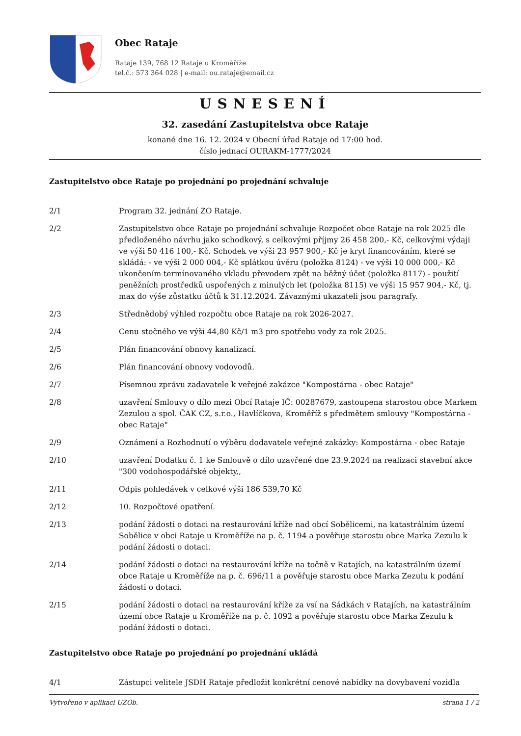Obec Rataje
Rataje 139, 768 12 Rataje u Kroměříže
tel.č.: 573 364 028 | e-mail: ou.rataje@email.cz
USNESENÍ
32. zasedání Zastupitelstva obce Rataje
konané dne 16. 12. 2024 v Obecní úřad Rataje od 17:00 hod.
číslo jednací OURAKM-1777/2024
Zastupitelstvo obce Rataje po projednání po projednání schvaluje
2/1 Program 32. jednání ZO Rataje.
2/2 Zastupitelstvo obce Rataje po projednání schvaluje Rozpočet obce Rataje na rok 2025 dle předloženého návrhu jako schodkový, s celkovými příjmy 26 458 200,- Kč, celkovými výdaji ve výši 50 416 100,- Kč. Schodek ve výši 23 957 900,- Kč je kryt financováním, které se skládá: - ve výši 2 000 004,- Kč splátkou úvěru (položka 8124) - ve výši 10 000 000,- Kč ukončením termínovaného vkladu převodem zpět na běžný účet (položka 8117) - použití peněžních prostředků uspořených z minulých let (položka 8115) ve výši 15 957 904,- Kč, tj. max do výše zůstatku účtů k 31.12.2024. Závaznými ukazateli jsou paragrafy.
2/3 Střednědobý výhled rozpočtu obce Rataje na rok 2026-2027.
2/4 Cenu stočného ve výši 44,80 Kč/1 m3 pro spotřebu vody za rok 2025.
2/5 Plán financování obnovy kanalizací.
2/6 Plán financování obnovy vodovodů.
2/7 Písemnou zprávu zadavatele k veřejné zakázce "Kompostárna - obec Rataje"
2/8 uzavření Smlouvy o dílo mezi Obcí Rataje IČ: 00287679, zastoupena starostou obce Markem Zezulou a spol. ČAK CZ, s.r.o., Havlíčkova, Kroměříž s předmětem smlouvy "Kompostárna - obec Rataje"
2/9 Oznámení a Rozhodnutí o výběru dodavatele veřejné zakázky: Kompostárna - obec Rataje
2/10 uzavření Dodatku č. 1 ke Smlouvě o dílo uzavřené dne 23.9.2024 na realizaci stavební akce "300 vodohospodářské objekty,,
2/11 Odpis pohledávek v celkové výši 186 539,70 Kč
2/12 10. Rozpočtové opatření.
2/13 podání žádosti o dotaci na restaurování kříže nad obcí Sobělicemi, na katastrálním území Sobělice v obci Rataje u Kroměříže na p. č. 1194 a pověřuje starostu obce Marka Zezulu k podání žádosti o dotaci.
2/14 podání žádosti o dotaci na restaurování kříže na točně v Ratajích, na katastrálním území obce Rataje u Kroměříže na p. č. 696/11 a pověřuje starostu obce Marka Zezulu k podání žádosti o dotaci.
2/15 podání žádosti o dotaci na restaurování kříže za vsí na Sádkách v Ratajích, na katastrálním území obce Rataje u Kroměříže na p. č. 1092 a pověřuje starostu obce Marka Zezulu k podání žádosti o dotaci.
Zastupitelstvo obce Rataje po projednání po projednání ukládá
4/1 Zástupci velitele JSDH Rataje předložit konkrétní cenové nabídky na dovybavení vozidla
Vytvořeno v aplikaci UZOb. strana 1 / 2